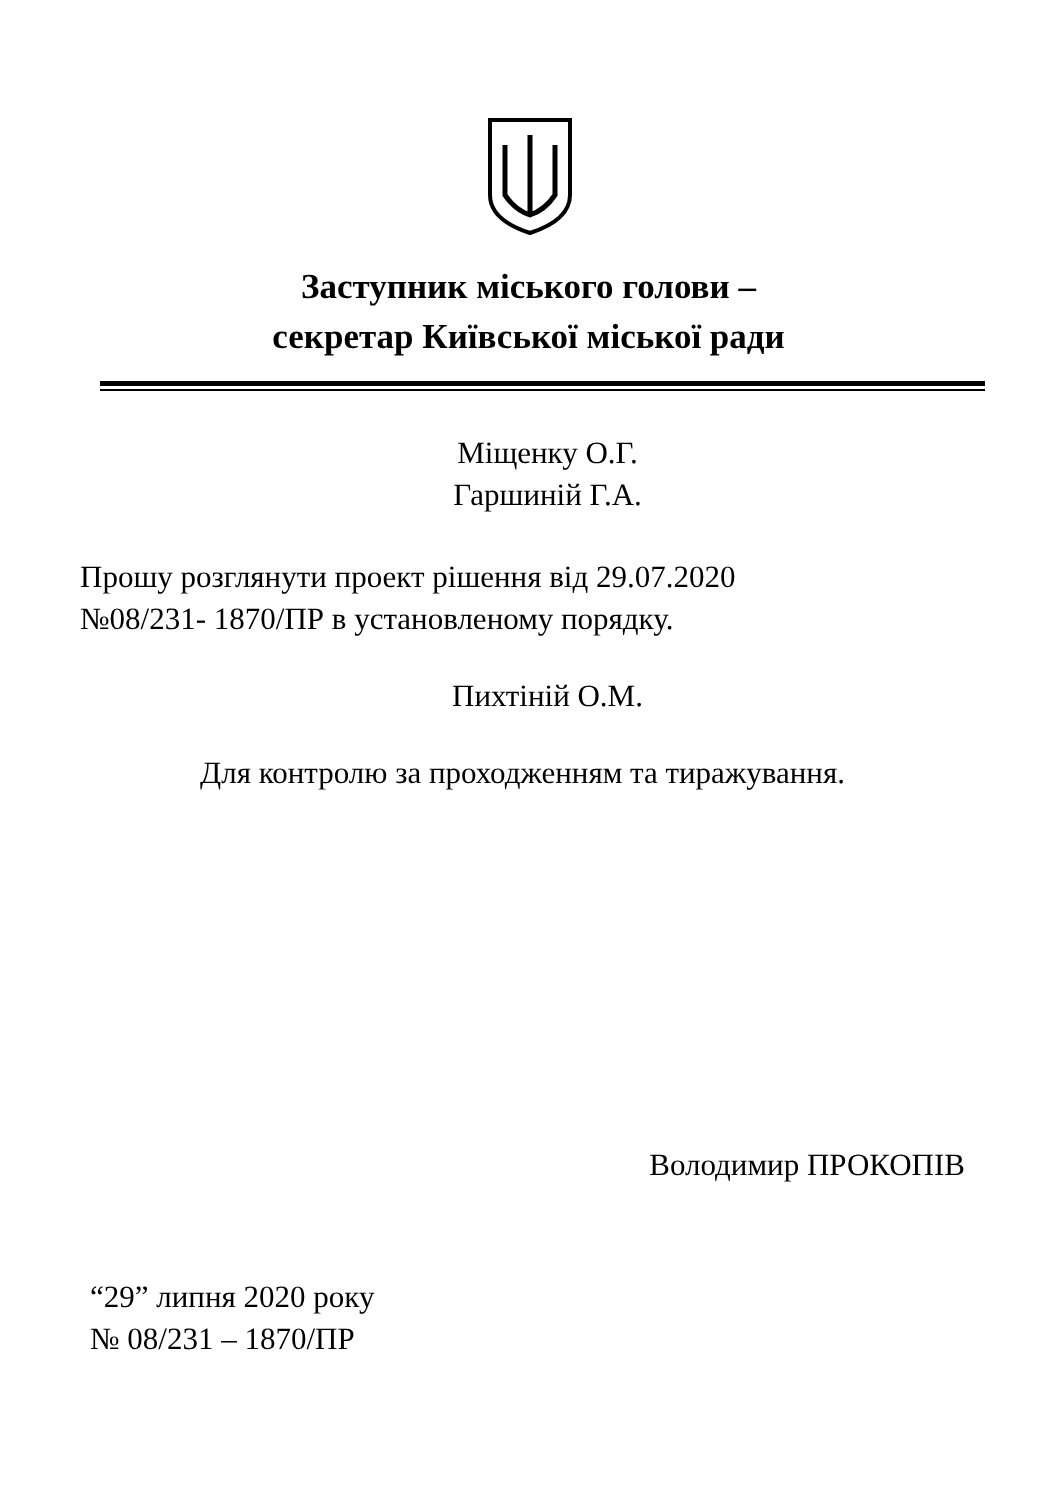Заступник міського голови –
секретар Київської міської ради
Міщенку О.Г.
Гаршиній Г.А.
Прошу розглянути проект рішення від 29.07.2020
№08/231- 1870/ПР в установленому порядку.
Пихтіній О.М.
Для контролю за проходженням та тиражування.
Володимир ПРОКОПІВ
“29” липня 2020 року
№ 08/231 – 1870/ПР